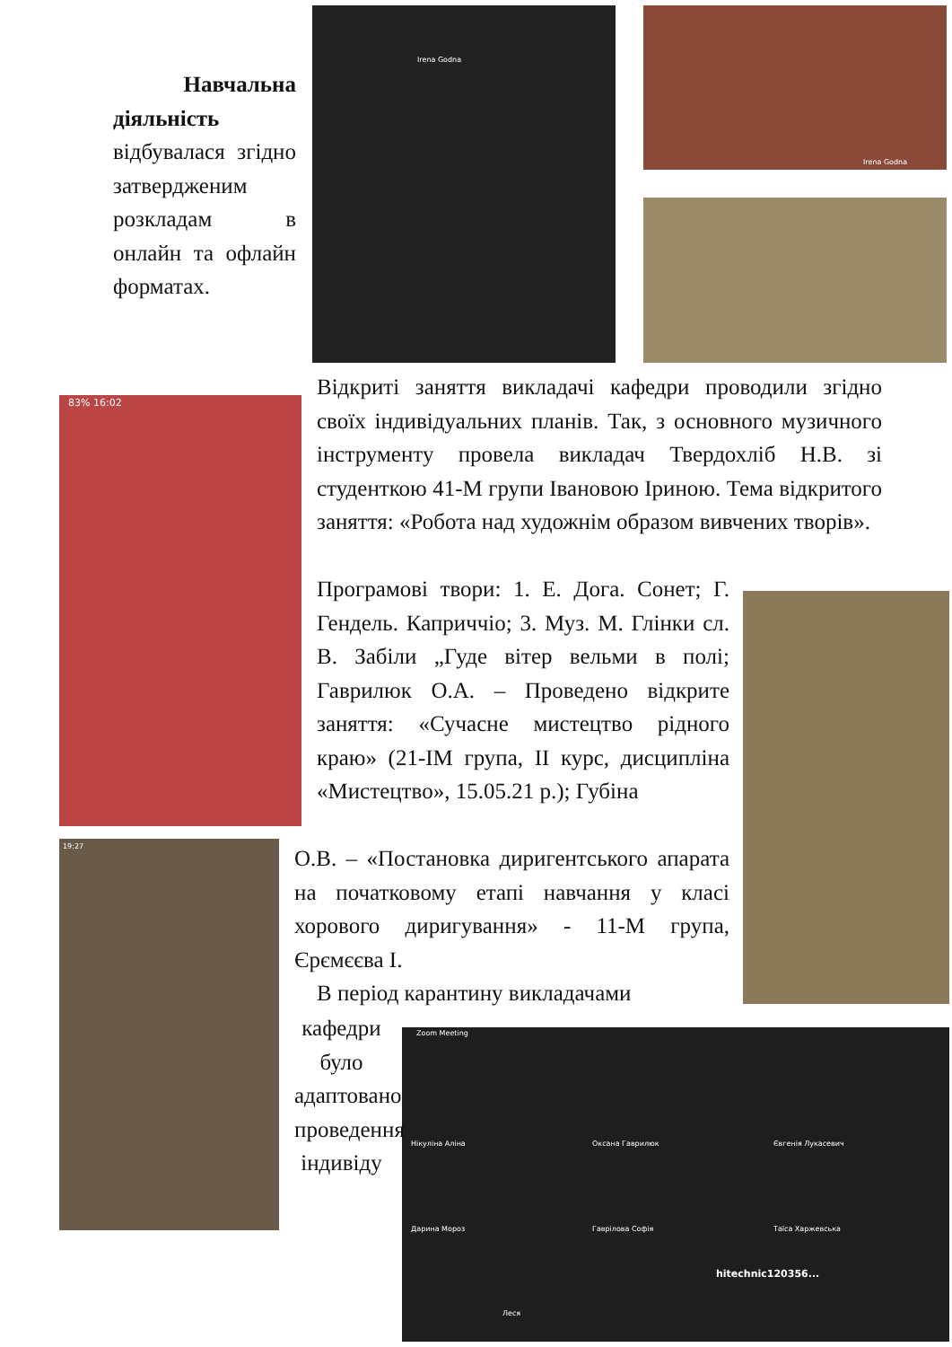Irena Godna Irena Godna
83% 16:02
19:27
Zoom Meeting
Нікуліна Аліна Оксана Гаврилюк Євгенія Лукасевич
Дарина Мороз Гаврілова Софія Таїса Харжевська
Леся
hitechnic120356...
Навчальна діяльність відбувалася згідно затвердженим розкладам в онлайн та офлайн форматах.
Відкриті заняття викладачі кафедри проводили згідно своїх індивідуальних планів. Так, з основного музичного інструменту провела викладач Твердохліб Н.В. зі студенткою 41-М групи Івановою Іриною. Тема відкритого заняття: «Робота над художнім образом вивчених творів».
Програмові твори: 1. Е. Дога. Сонет; Г. Гендель. Каприччіо; 3. Муз. М. Глінки сл. В. Забіли „Гуде вітер вельми в полі; Гаврилюк О.А. – Проведено відкрите заняття: «Сучасне мистецтво рідного краю» (21-ІМ група, ІІ курс, дисципліна «Мистецтво», 15.05.21 р.); Губіна
О.В. – «Постановка диригентського апарата на початковому етапі навчання у класі хорового диригування» - 11-М група, Єрємєєва І.
В період карантину викладачами
кафедри було адаптовано проведення індивіду